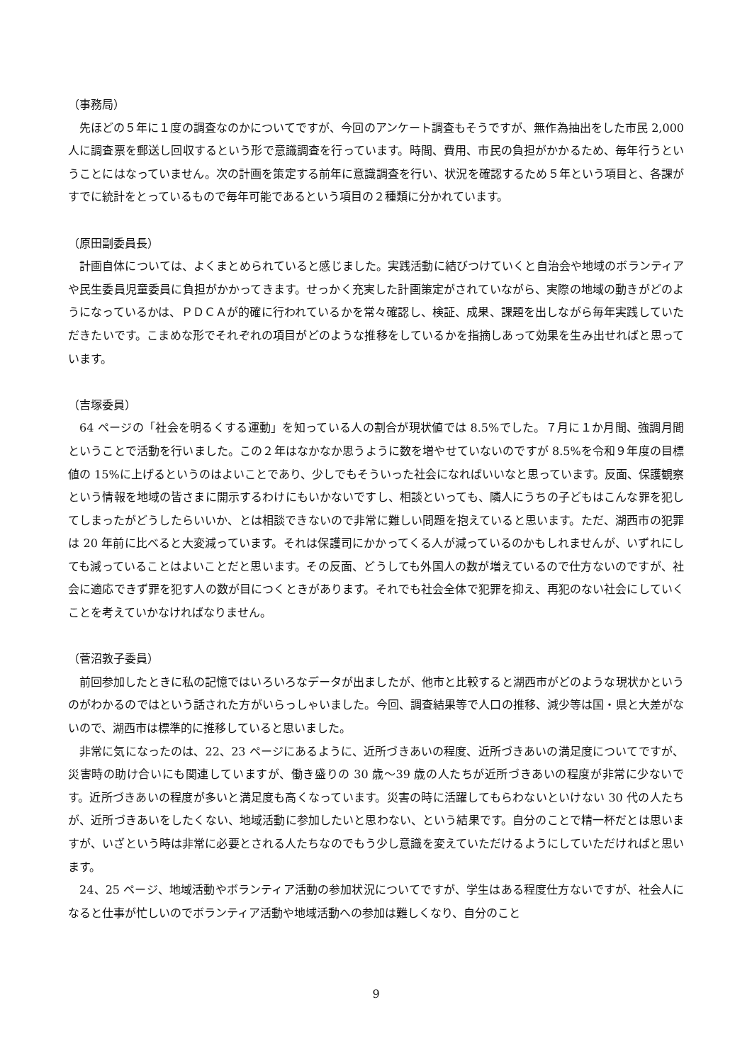（事務局）
先ほどの５年に１度の調査なのかについてですが、今回のアンケート調査もそうですが、無作為抽出をした市民 2,000 人に調査票を郵送し回収するという形で意識調査を行っています。時間、費用、市民の負担がかかるため、毎年行うということにはなっていません。次の計画を策定する前年に意識調査を行い、状況を確認するため５年という項目と、各課がすでに統計をとっているもので毎年可能であるという項目の２種類に分かれています。
（原田副委員長）
計画自体については、よくまとめられていると感じました。実践活動に結びつけていくと自治会や地域のボランティアや民生委員児童委員に負担がかかってきます。せっかく充実した計画策定がされていながら、実際の地域の動きがどのようになっているかは、ＰＤＣＡが的確に行われているかを常々確認し、検証、成果、課題を出しながら毎年実践していただきたいです。こまめな形でそれぞれの項目がどのような推移をしているかを指摘しあって効果を生み出せればと思っています。
（吉塚委員）
64 ページの「社会を明るくする運動」を知っている人の割合が現状値では 8.5%でした。７月に１か月間、強調月間ということで活動を行いました。この２年はなかなか思うように数を増やせていないのですが 8.5%を令和９年度の目標値の 15%に上げるというのはよいことであり、少しでもそういった社会になればいいなと思っています。反面、保護観察という情報を地域の皆さまに開示するわけにもいかないですし、相談といっても、隣人にうちの子どもはこんな罪を犯してしまったがどうしたらいいか、とは相談できないので非常に難しい問題を抱えていると思います。ただ、湖西市の犯罪は 20 年前に比べると大変減っています。それは保護司にかかってくる人が減っているのかもしれませんが、いずれにしても減っていることはよいことだと思います。その反面、どうしても外国人の数が増えているので仕方ないのですが、社会に適応できず罪を犯す人の数が目につくときがあります。それでも社会全体で犯罪を抑え、再犯のない社会にしていくことを考えていかなければなりません。
（菅沼敦子委員）
前回参加したときに私の記憶ではいろいろなデータが出ましたが、他市と比較すると湖西市がどのような現状かというのがわかるのではという話された方がいらっしゃいました。今回、調査結果等で人口の推移、減少等は国・県と大差がないので、湖西市は標準的に推移していると思いました。
非常に気になったのは、22、23 ページにあるように、近所づきあいの程度、近所づきあいの満足度についてですが、災害時の助け合いにも関連していますが、働き盛りの 30 歳～39 歳の人たちが近所づきあいの程度が非常に少ないです。近所づきあいの程度が多いと満足度も高くなっています。災害の時に活躍してもらわないといけない 30 代の人たちが、近所づきあいをしたくない、地域活動に参加したいと思わない、という結果です。自分のことで精一杯だとは思いますが、いざという時は非常に必要とされる人たちなのでもう少し意識を変えていただけるようにしていただければと思います。
24、25 ページ、地域活動やボランティア活動の参加状況についてですが、学生はある程度仕方ないですが、社会人になると仕事が忙しいのでボランティア活動や地域活動への参加は難しくなり、自分のこと
9